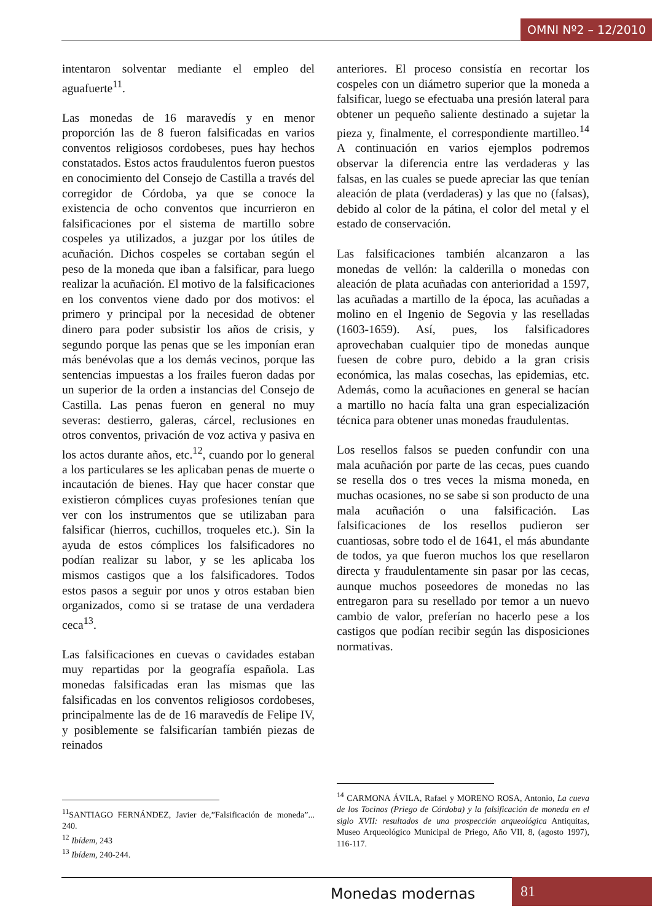OMNI Nº2 – 12/2010
intentaron solventar mediante el empleo del aguafuerte<sup>11</sup>.
Las monedas de 16 maravedís y en menor proporción las de 8 fueron falsificadas en varios conventos religiosos cordobeses, pues hay hechos constatados. Estos actos fraudulentos fueron puestos en conocimiento del Consejo de Castilla a través del corregidor de Córdoba, ya que se conoce la existencia de ocho conventos que incurrieron en falsificaciones por el sistema de martillo sobre cospeles ya utilizados, a juzgar por los útiles de acuñación. Dichos cospeles se cortaban según el peso de la moneda que iban a falsificar, para luego realizar la acuñación. El motivo de la falsificaciones en los conventos viene dado por dos motivos: el primero y principal por la necesidad de obtener dinero para poder subsistir los años de crisis, y segundo porque las penas que se les imponían eran más benévolas que a los demás vecinos, porque las sentencias impuestas a los frailes fueron dadas por un superior de la orden a instancias del Consejo de Castilla. Las penas fueron en general no muy severas: destierro, galeras, cárcel, reclusiones en otros conventos, privación de voz activa y pasiva en los actos durante años, etc.<sup>12</sup>, cuando por lo general a los particulares se les aplicaban penas de muerte o incautación de bienes. Hay que hacer constar que existieron cómplices cuyas profesiones tenían que ver con los instrumentos que se utilizaban para falsificar (hierros, cuchillos, troqueles etc.). Sin la ayuda de estos cómplices los falsificadores no podían realizar su labor, y se les aplicaba los mismos castigos que a los falsificadores. Todos estos pasos a seguir por unos y otros estaban bien organizados, como si se tratase de una verdadera ceca<sup>13</sup>.
Las falsificaciones en cuevas o cavidades estaban muy repartidas por la geografía española. Las monedas falsificadas eran las mismas que las falsificadas en los conventos religiosos cordobeses, principalmente las de de 16 maravedís de Felipe IV, y posiblemente se falsificarían también piezas de reinados
<sup>11</sup> SANTIAGO FERNÁNDEZ, Javier de,”Falsificación de moneda”... 240.
<sup>12</sup> Ibídem, 243
<sup>13</sup> Ibídem, 240-244.
anteriores. El proceso consistía en recortar los cospeles con un diámetro superior que la moneda a falsificar, luego se efectuaba una presión lateral para obtener un pequeño saliente destinado a sujetar la pieza y, finalmente, el correspondiente martilleo.<sup>14</sup> A continuación en varios ejemplos podremos observar la diferencia entre las verdaderas y las falsas, en las cuales se puede apreciar las que tenían aleación de plata (verdaderas) y las que no (falsas), debido al color de la pátina, el color del metal y el estado de conservación.
Las falsificaciones también alcanzaron a las monedas de vellón: la calderilla o monedas con aleación de plata acuñadas con anterioridad a 1597, las acuñadas a martillo de la época, las acuñadas a molino en el Ingenio de Segovia y las reselladas (1603-1659). Así, pues, los falsificadores aprovechaban cualquier tipo de monedas aunque fuesen de cobre puro, debido a la gran crisis económica, las malas cosechas, las epidemias, etc. Además, como la acuñaciones en general se hacían a martillo no hacía falta una gran especialización técnica para obtener unas monedas fraudulentas.
Los resellos falsos se pueden confundir con una mala acuñación por parte de las cecas, pues cuando se resella dos o tres veces la misma moneda, en muchas ocasiones, no se sabe si son producto de una mala acuñación o una falsificación. Las falsificaciones de los resellos pudieron ser cuantiosas, sobre todo el de 1641, el más abundante de todos, ya que fueron muchos los que resellaron directa y fraudulentamente sin pasar por las cecas, aunque muchos poseedores de monedas no las entregaron para su resellado por temor a un nuevo cambio de valor, preferían no hacerlo pese a los castigos que podían recibir según las disposiciones normativas.
<sup>14</sup> CARMONA ÁVILA, Rafael y MORENO ROSA, Antonio, La cueva de los Tocinos (Priego de Córdoba) y la falsificación de moneda en el siglo XVII: resultados de una prospección arqueológica Antiquitas, Museo Arqueológico Municipal de Priego, Año VII, 8, (agosto 1997), 116-117.
Monedas modernas 81